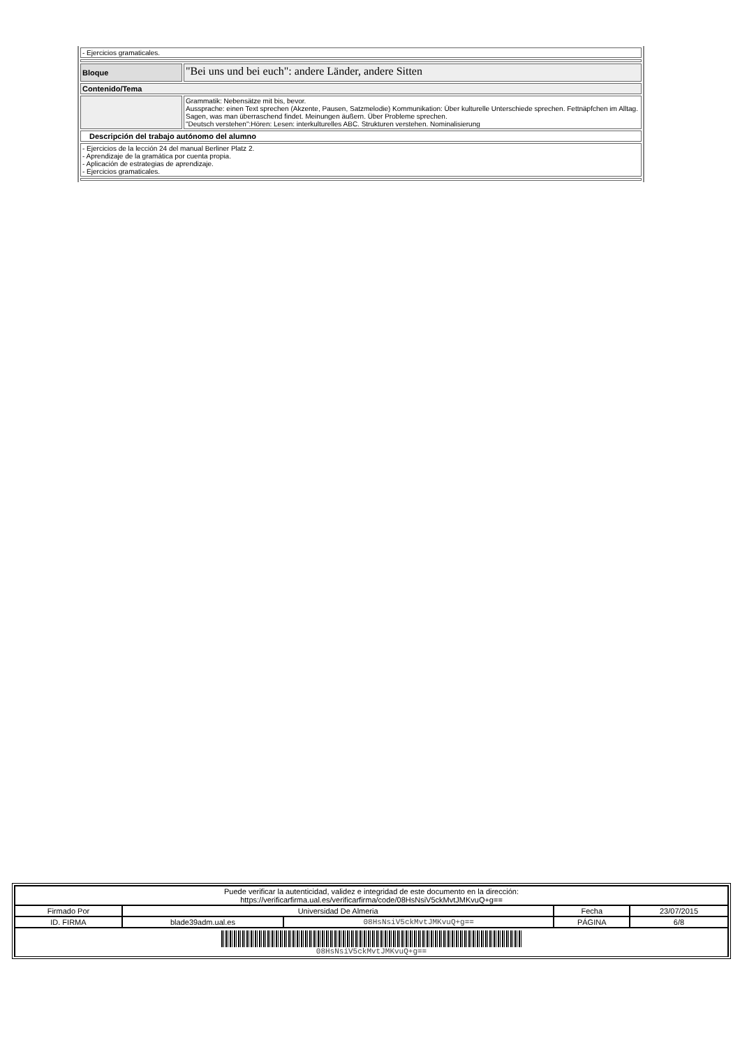| - Ejercicios gramaticales. | |
| Bloque | "Bei uns und bei euch": andere Länder, andere Sitten |
| Contenido/Tema | |
| | Grammatik: Nebensätze mit bis, bevor. Aussprache: einen Text sprechen (Akzente, Pausen, Satzmelodie) Kommunikation: Über kulturelle Unterschiede sprechen. Fettnäpfchen im Alltag. Sagen, was man überraschend findet. Meinungen äußern. Über Probleme sprechen. "Deutsch verstehen":Hören: Lesen: interkulturelles ABC. Strukturen verstehen. Nominalisierung |
| Descripción del trabajo autónomo del alumno | |
| - Ejercicios de la lección 24 del manual Berliner Platz 2. - Aprendizaje de la gramática por cuenta propia. - Aplicación de estrategias de aprendizaje. - Ejercicios gramaticales. | |
| Puede verificar la autenticidad, validez e integridad de este documento en la dirección: https://verificarfirma.ual.es/verificarfirma/code/08HsNsiV5ckMvtJMKvuQ+g== | | | | |
| Firmado Por | Universidad De Almeria | | Fecha | 23/07/2015 |
| ID. FIRMA | blade39adm.ual.es | 08HsNsiV5ckMvtJMKvuQ+g== | PÁGINA | 6/8 |
| 08HsNsiV5ckMvtJMKvuQ+g== | | | | |